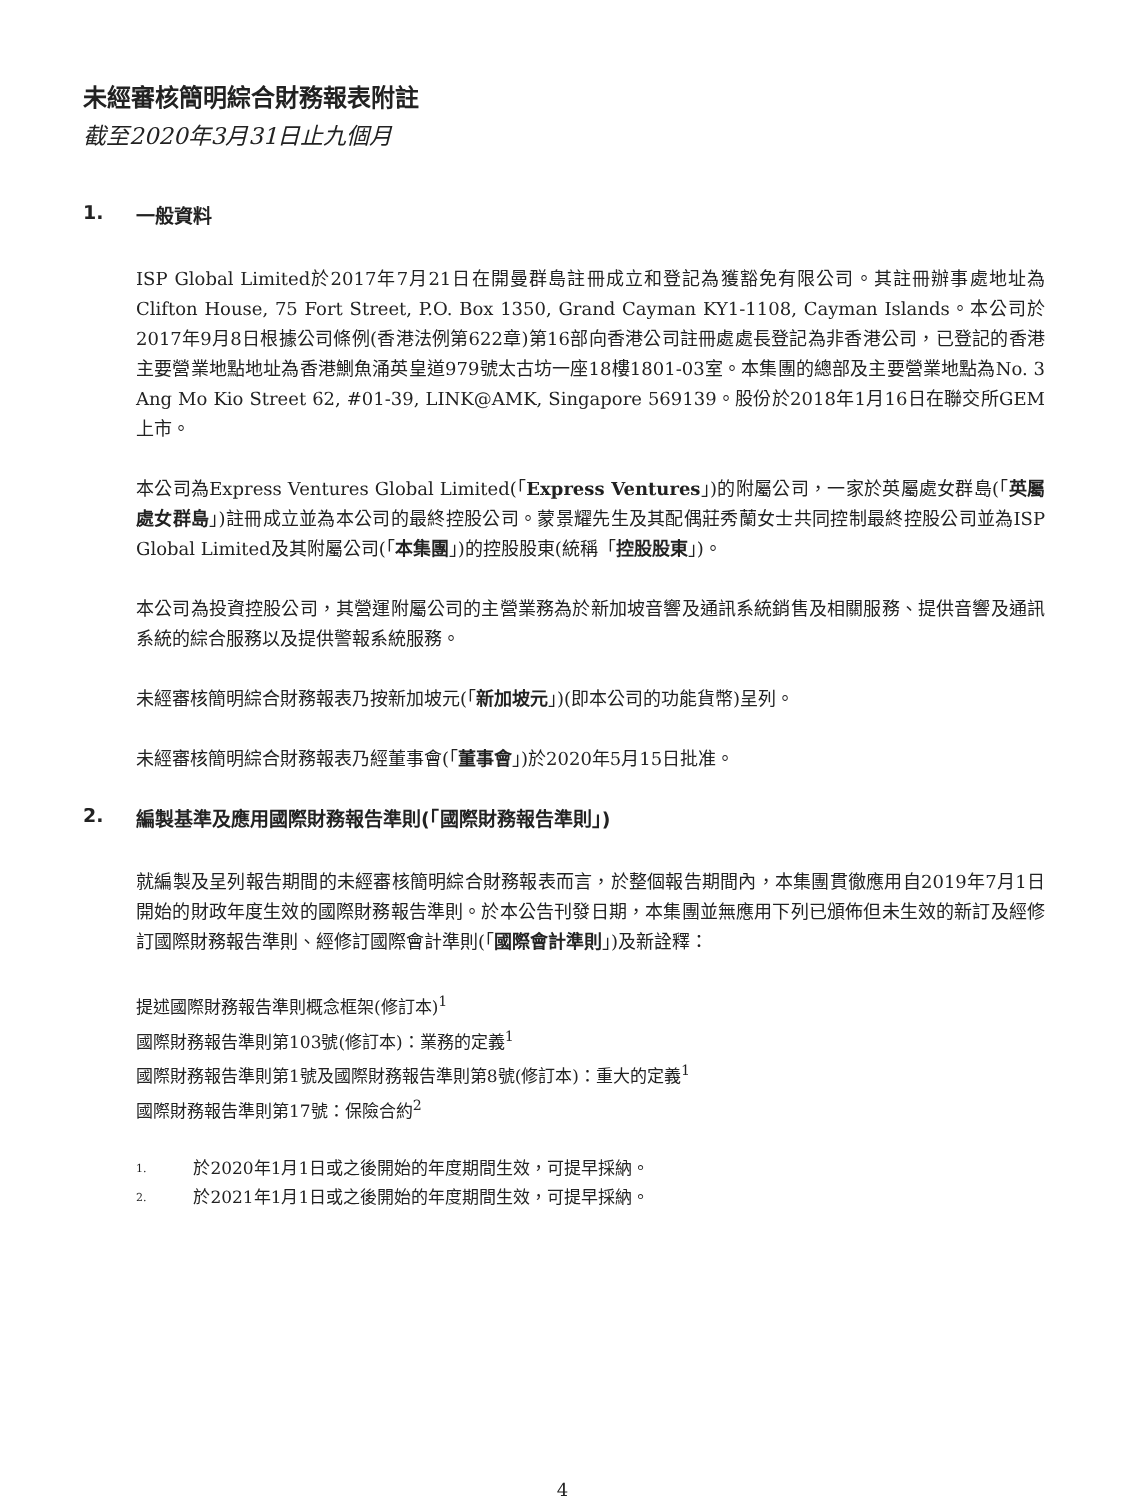未經審核簡明綜合財務報表附註
截至2020年3月31日止九個月
1. 一般資料
ISP Global Limited於2017年7月21日在開曼群島註冊成立和登記為獲豁免有限公司。其註冊辦事處地址為Clifton House, 75 Fort Street, P.O. Box 1350, Grand Cayman KY1-1108, Cayman Islands。本公司於2017年9月8日根據公司條例(香港法例第622章)第16部向香港公司註冊處處長登記為非香港公司，已登記的香港主要營業地點地址為香港鰂魚涌英皇道979號太古坊一座18樓1801-03室。本集團的總部及主要營業地點為No. 3 Ang Mo Kio Street 62, #01-39, LINK@AMK, Singapore 569139。股份於2018年1月16日在聯交所GEM上市。
本公司為Express Ventures Global Limited(「Express Ventures」)的附屬公司，一家於英屬處女群島(「英屬處女群島」)註冊成立並為本公司的最終控股公司。蒙景耀先生及其配偶莊秀蘭女士共同控制最終控股公司並為ISP Global Limited及其附屬公司(「本集團」)的控股股東(統稱「控股股東」)。
本公司為投資控股公司，其營運附屬公司的主營業務為於新加坡音響及通訊系統銷售及相關服務、提供音響及通訊系統的綜合服務以及提供警報系統服務。
未經審核簡明綜合財務報表乃按新加坡元(「新加坡元」)(即本公司的功能貨幣)呈列。
未經審核簡明綜合財務報表乃經董事會(「董事會」)於2020年5月15日批准。
2. 編製基準及應用國際財務報告準則(「國際財務報告準則」)
就編製及呈列報告期間的未經審核簡明綜合財務報表而言，於整個報告期間內，本集團貫徹應用自2019年7月1日開始的財政年度生效的國際財務報告準則。於本公告刊發日期，本集團並無應用下列已頒佈但未生效的新訂及經修訂國際財務報告準則、經修訂國際會計準則(「國際會計準則」)及新詮釋：
提述國際財務報告準則概念框架(修訂本)<sup>1</sup>
國際財務報告準則第103號(修訂本)：業務的定義<sup>1</sup>
國際財務報告準則第1號及國際財務報告準則第8號(修訂本)：重大的定義<sup>1</sup>
國際財務報告準則第17號：保險合約<sup>2</sup>
1. 於2020年1月1日或之後開始的年度期間生效，可提早採納。
2. 於2021年1月1日或之後開始的年度期間生效，可提早採納。
4